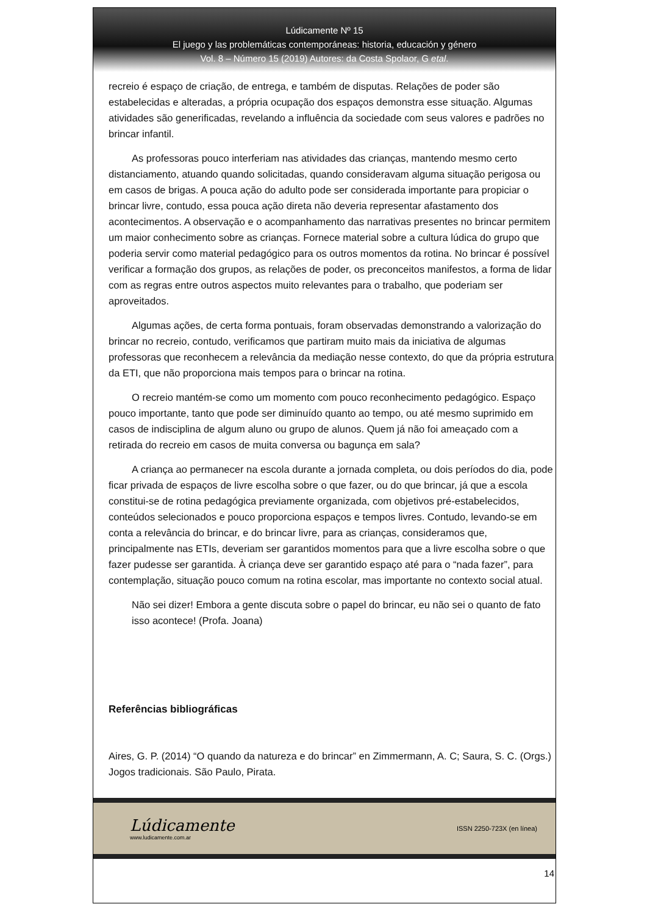Lúdicamente Nº 15
El juego y las problemáticas contemporáneas: historia, educación y género
Vol. 8 – Número 15 (2019) Autores: da Costa Spolaor, G etal.
recreio é espaço de criação, de entrega, e também de disputas. Relações de poder são estabelecidas e alteradas, a própria ocupação dos espaços demonstra esse situação. Algumas atividades são generificadas, revelando a influência da sociedade com seus valores e padrões no brincar infantil.
As professoras pouco interferiam nas atividades das crianças, mantendo mesmo certo distanciamento, atuando quando solicitadas, quando consideravam alguma situação perigosa ou em casos de brigas. A pouca ação do adulto pode ser considerada importante para propiciar o brincar livre, contudo, essa pouca ação direta não deveria representar afastamento dos acontecimentos. A observação e o acompanhamento das narrativas presentes no brincar permitem um maior conhecimento sobre as crianças. Fornece material sobre a cultura lúdica do grupo que poderia servir como material pedagógico para os outros momentos da rotina. No brincar é possível verificar a formação dos grupos, as relações de poder, os preconceitos manifestos, a forma de lidar com as regras entre outros aspectos muito relevantes para o trabalho, que poderiam ser aproveitados.
Algumas ações, de certa forma pontuais, foram observadas demonstrando a valorização do brincar no recreio, contudo, verificamos que partiram muito mais da iniciativa de algumas professoras que reconhecem a relevância da mediação nesse contexto, do que da própria estrutura da ETI, que não proporciona mais tempos para o brincar na rotina.
O recreio mantém-se como um momento com pouco reconhecimento pedagógico. Espaço pouco importante, tanto que pode ser diminuído quanto ao tempo, ou até mesmo suprimido em casos de indisciplina de algum aluno ou grupo de alunos. Quem já não foi ameaçado com a retirada do recreio em casos de muita conversa ou bagunça em sala?
A criança ao permanecer na escola durante a jornada completa, ou dois períodos do dia, pode ficar privada de espaços de livre escolha sobre o que fazer, ou do que brincar, já que a escola constitui-se de rotina pedagógica previamente organizada, com objetivos pré-estabelecidos, conteúdos selecionados e pouco proporciona espaços e tempos livres. Contudo, levando-se em conta a relevância do brincar, e do brincar livre, para as crianças, consideramos que, principalmente nas ETIs, deveriam ser garantidos momentos para que a livre escolha sobre o que fazer pudesse ser garantida. À criança deve ser garantido espaço até para o “nada fazer”, para contemplação, situação pouco comum na rotina escolar, mas importante no contexto social atual.
Não sei dizer! Embora a gente discuta sobre o papel do brincar, eu não sei o quanto de fato isso acontece! (Profa. Joana)
Referências bibliográficas
Aires, G. P. (2014) “O quando da natureza e do brincar” en Zimmermann, A. C; Saura, S. C. (Orgs.) Jogos tradicionais. São Paulo, Pirata.
Lúdicamente
www.ludicamente.com.ar
ISSN 2250-723X (en línea)
14